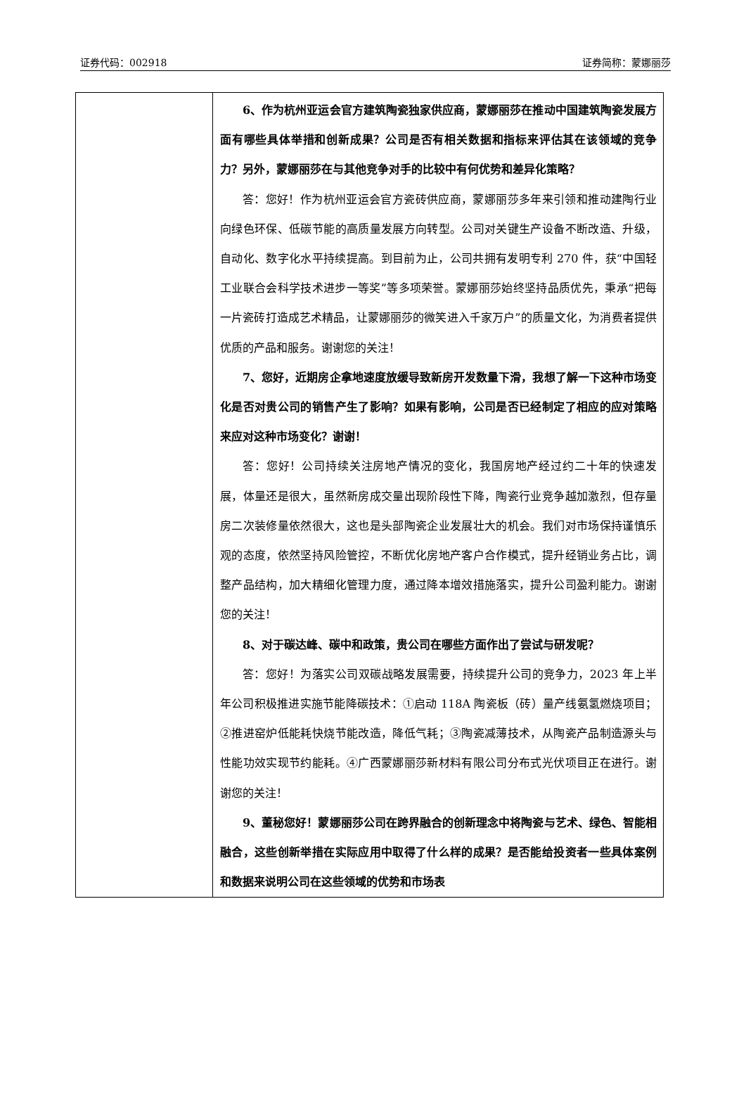证券代码：002918 证券简称：蒙娜丽莎
| | 6、作为杭州亚运会官方建筑陶瓷独家供应商，蒙娜丽莎在推动中国建筑陶瓷发展方面有哪些具体举措和创新成果？公司是否有相关数据和指标来评估其在该领域的竞争力？另外，蒙娜丽莎在与其他竞争对手的比较中有何优势和差异化策略？ 答：您好！作为杭州亚运会官方瓷砖供应商，蒙娜丽莎多年来引领和推动建陶行业向绿色环保、低碳节能的高质量发展方向转型。公司对关键生产设备不断改造、升级，自动化、数字化水平持续提高。到目前为止，公司共拥有发明专利 270 件，获“中国轻工业联合会科学技术进步一等奖”等多项荣誉。蒙娜丽莎始终坚持品质优先，秉承“把每一片瓷砖打造成艺术精品，让蒙娜丽莎的微笑进入千家万户”的质量文化，为消费者提供优质的产品和服务。谢谢您的关注！ 7、您好，近期房企拿地速度放缓导致新房开发数量下滑，我想了解一下这种市场变化是否对贵公司的销售产生了影响？如果有影响，公司是否已经制定了相应的应对策略来应对这种市场变化？谢谢！ 答：您好！公司持续关注房地产情况的变化，我国房地产经过约二十年的快速发展，体量还是很大，虽然新房成交量出现阶段性下降，陶瓷行业竞争越加激烈，但存量房二次装修量依然很大，这也是头部陶瓷企业发展壮大的机会。我们对市场保持谨慎乐观的态度，依然坚持风险管控，不断优化房地产客户合作模式，提升经销业务占比，调整产品结构，加大精细化管理力度，通过降本增效措施落实，提升公司盈利能力。谢谢您的关注！ 8、对于碳达峰、碳中和政策，贵公司在哪些方面作出了尝试与研发呢？ 答：您好！为落实公司双碳战略发展需要，持续提升公司的竞争力，2023 年上半年公司积极推进实施节能降碳技术：①启动 118A 陶瓷板（砖）量产线氨氢燃烧项目；②推进窑炉低能耗快烧节能改造，降低气耗；③陶瓷减薄技术，从陶瓷产品制造源头与性能功效实现节约能耗。④广西蒙娜丽莎新材料有限公司分布式光伏项目正在进行。谢谢您的关注！ 9、董秘您好！蒙娜丽莎公司在跨界融合的创新理念中将陶瓷与艺术、绿色、智能相融合，这些创新举措在实际应用中取得了什么样的成果？是否能给投资者一些具体案例和数据来说明公司在这些领域的优势和市场表 |